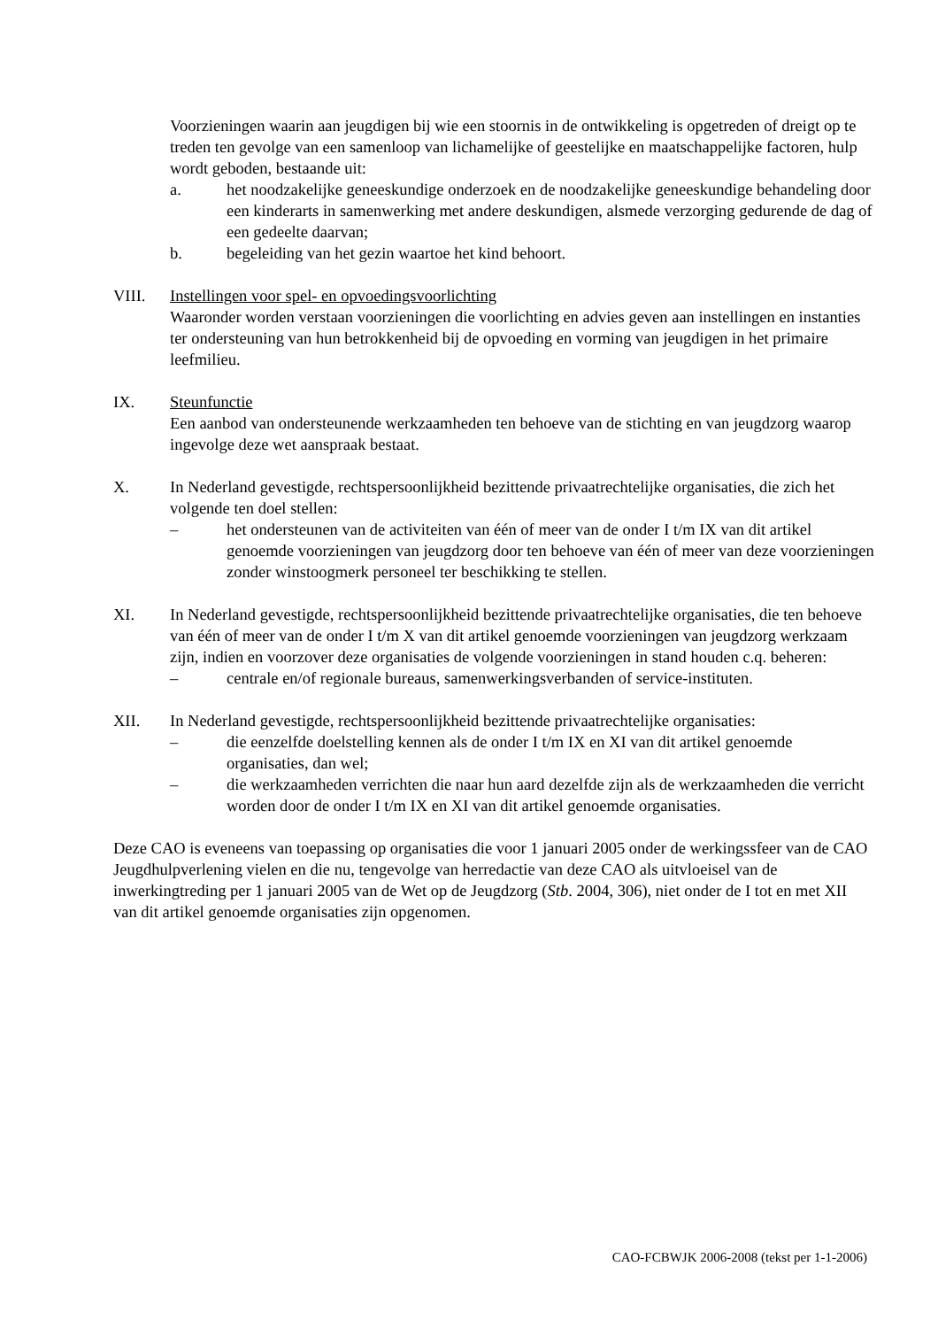Voorzieningen waarin aan jeugdigen bij wie een stoornis in de ontwikkeling is opgetreden of dreigt op te treden ten gevolge van een samenloop van lichamelijke of geestelijke en maatschappelijke factoren, hulp wordt geboden, bestaande uit:
a. het noodzakelijke geneeskundige onderzoek en de noodzakelijke geneeskundige behandeling door een kinderarts in samenwerking met andere deskundigen, alsmede verzorging gedurende de dag of een gedeelte daarvan;
b. begeleiding van het gezin waartoe het kind behoort.
VIII. Instellingen voor spel- en opvoedingsvoorlichting
Waaronder worden verstaan voorzieningen die voorlichting en advies geven aan instellingen en instanties ter ondersteuning van hun betrokkenheid bij de opvoeding en vorming van jeugdigen in het primaire leefmilieu.
IX. Steunfunctie
Een aanbod van ondersteunende werkzaamheden ten behoeve van de stichting en van jeugdzorg waarop ingevolge deze wet aanspraak bestaat.
X. In Nederland gevestigde, rechtspersoonlijkheid bezittende privaatrechtelijke organisaties, die zich het volgende ten doel stellen:
– het ondersteunen van de activiteiten van één of meer van de onder I t/m IX van dit artikel genoemde voorzieningen van jeugdzorg door ten behoeve van één of meer van deze voorzieningen zonder winstoogmerk personeel ter beschikking te stellen.
XI. In Nederland gevestigde, rechtspersoonlijkheid bezittende privaatrechtelijke organisaties, die ten behoeve van één of meer van de onder I t/m X van dit artikel genoemde voorzieningen van jeugdzorg werkzaam zijn, indien en voorzover deze organisaties de volgende voorzieningen in stand houden c.q. beheren:
– centrale en/of regionale bureaus, samenwerkingsverbanden of service-instituten.
XII. In Nederland gevestigde, rechtspersoonlijkheid bezittende privaatrechtelijke organisaties:
– die eenzelfde doelstelling kennen als de onder I t/m IX en XI van dit artikel genoemde organisaties, dan wel;
– die werkzaamheden verrichten die naar hun aard dezelfde zijn als de werkzaamheden die verricht worden door de onder I t/m IX en XI van dit artikel genoemde organisaties.
Deze CAO is eveneens van toepassing op organisaties die voor 1 januari 2005 onder de werkingssfeer van de CAO Jeugdhulpverlening vielen en die nu, tengevolge van herredactie van deze CAO als uitvloeisel van de inwerkingtreding per 1 januari 2005 van de Wet op de Jeugdzorg (Stb. 2004, 306), niet onder de I tot en met XII van dit artikel genoemde organisaties zijn opgenomen.
CAO-FCBWJK 2006-2008 (tekst per 1-1-2006)